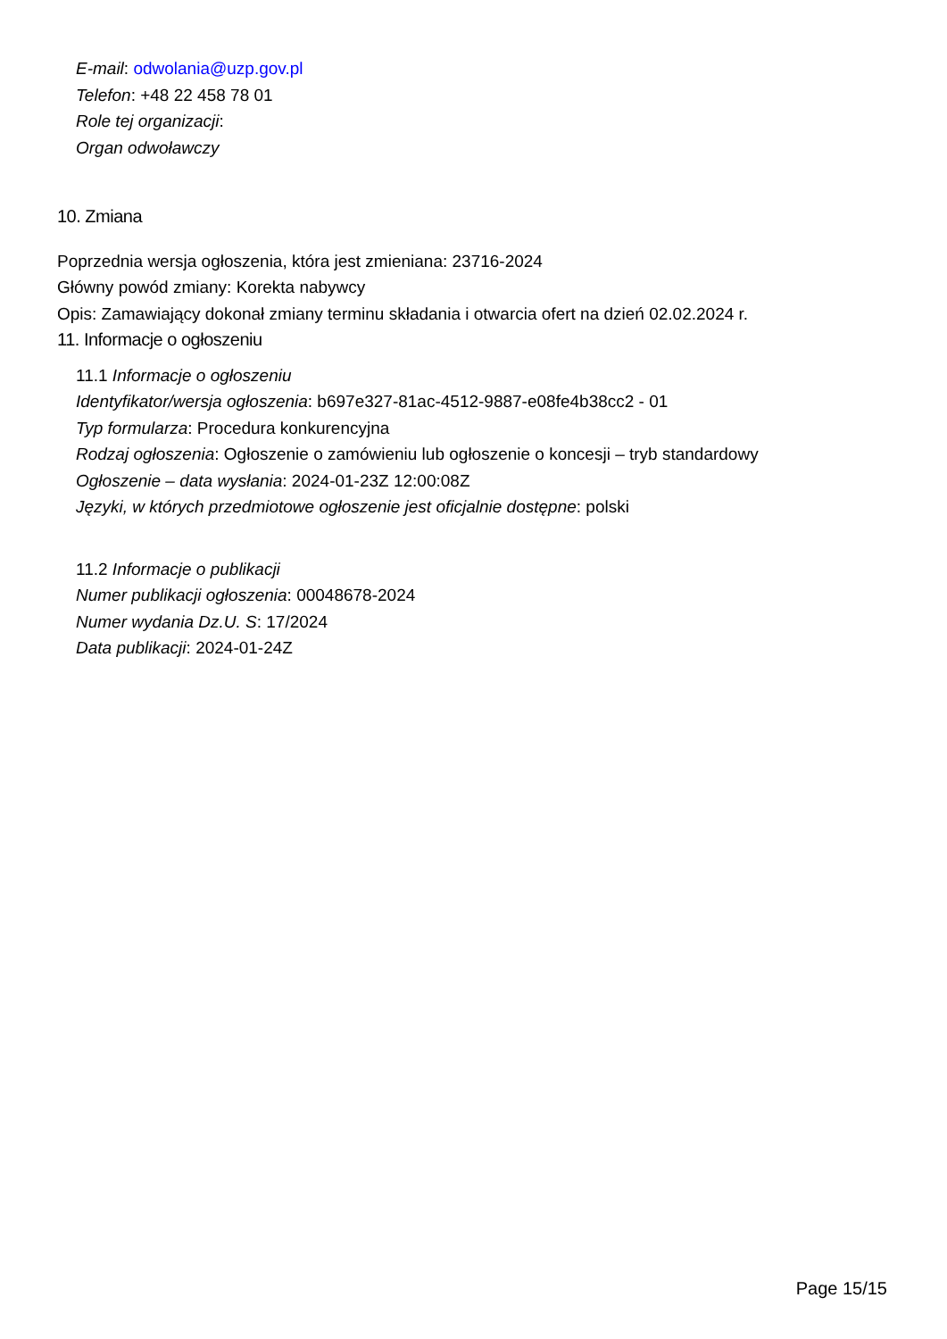E-mail: odwolania@uzp.gov.pl
Telefon: +48 22 458 78 01
Role tej organizacji:
Organ odwoławczy
10. Zmiana
Poprzednia wersja ogłoszenia, która jest zmieniana: 23716-2024
Główny powód zmiany: Korekta nabywcy
Opis: Zamawiający dokonał zmiany terminu składania i otwarcia ofert na dzień 02.02.2024 r.
11. Informacje o ogłoszeniu
11.1 Informacje o ogłoszeniu
Identyfikator/wersja ogłoszenia: b697e327-81ac-4512-9887-e08fe4b38cc2 - 01
Typ formularza: Procedura konkurencyjna
Rodzaj ogłoszenia: Ogłoszenie o zamówieniu lub ogłoszenie o koncesji – tryb standardowy
Ogłoszenie – data wysłania: 2024-01-23Z 12:00:08Z
Języki, w których przedmiotowe ogłoszenie jest oficjalnie dostępne: polski
11.2 Informacje o publikacji
Numer publikacji ogłoszenia: 00048678-2024
Numer wydania Dz.U. S: 17/2024
Data publikacji: 2024-01-24Z
Page 15/15